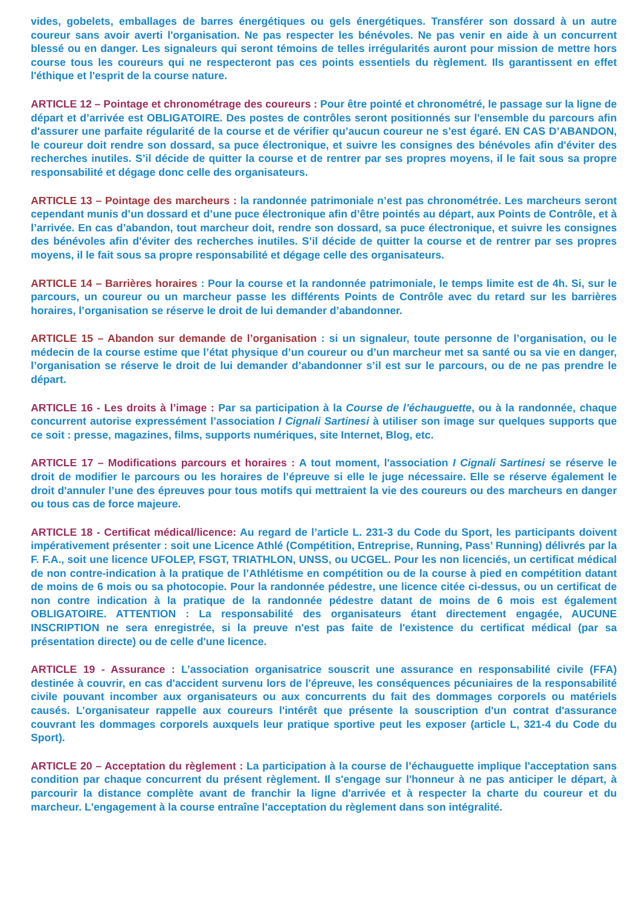vides, gobelets, emballages de barres énergétiques ou gels énergétiques. Transférer son dossard à un autre coureur sans avoir averti l'organisation. Ne pas respecter les bénévoles. Ne pas venir en aide à un concurrent blessé ou en danger. Les signaleurs qui seront témoins de telles irrégularités auront pour mission de mettre hors course tous les coureurs qui ne respecteront pas ces points essentiels du règlement. Ils garantissent en effet l'éthique et l'esprit de la course nature.
ARTICLE 12 – Pointage et chronométrage des coureurs : Pour être pointé et chronométré, le passage sur la ligne de départ et d’arrivée est OBLIGATOIRE. Des postes de contrôles seront positionnés sur l'ensemble du parcours afin d'assurer une parfaite régularité de la course et de vérifier qu’aucun coureur ne s’est égaré. EN CAS D’ABANDON, le coureur doit rendre son dossard, sa puce électronique, et suivre les consignes des bénévoles afin d'éviter des recherches inutiles. S’il décide de quitter la course et de rentrer par ses propres moyens, il le fait sous sa propre responsabilité et dégage donc celle des organisateurs.
ARTICLE 13 – Pointage des marcheurs : la randonnée patrimoniale n’est pas chronométrée. Les marcheurs seront cependant munis d’un dossard et d’une puce électronique afin d’être pointés au départ, aux Points de Contrôle, et à l’arrivée. En cas d’abandon, tout marcheur doit, rendre son dossard, sa puce électronique, et suivre les consignes des bénévoles afin d'éviter des recherches inutiles. S’il décide de quitter la course et de rentrer par ses propres moyens, il le fait sous sa propre responsabilité et dégage celle des organisateurs.
ARTICLE 14 – Barrières horaires : Pour la course et la randonnée patrimoniale, le temps limite est de 4h. Si, sur le parcours, un coureur ou un marcheur passe les différents Points de Contrôle avec du retard sur les barrières horaires, l’organisation se réserve le droit de lui demander d’abandonner.
ARTICLE 15 – Abandon sur demande de l’organisation : si un signaleur, toute personne de l’organisation, ou le médecin de la course estime que l’état physique d’un coureur ou d’un marcheur met sa santé ou sa vie en danger, l’organisation se réserve le droit de lui demander d’abandonner s’il est sur le parcours, ou de ne pas prendre le départ.
ARTICLE 16 - Les droits à l’image : Par sa participation à la Course de l’échauguette, ou à la randonnée, chaque concurrent autorise expressément l’association I Cignali Sartinesi à utiliser son image sur quelques supports que ce soit : presse, magazines, films, supports numériques, site Internet, Blog, etc.
ARTICLE 17 – Modifications parcours et horaires : A tout moment, l'association I Cignali Sartinesi se réserve le droit de modifier le parcours ou les horaires de l’épreuve si elle le juge nécessaire. Elle se réserve également le droit d'annuler l’une des épreuves pour tous motifs qui mettraient la vie des coureurs ou des marcheurs en danger ou tous cas de force majeure.
ARTICLE 18 - Certificat médical/licence: Au regard de l’article L. 231-3 du Code du Sport, les participants doivent impérativement présenter : soit une Licence Athlé (Compétition, Entreprise, Running, Pass’ Running) délivrés par la F. F.A., soit une licence UFOLEP, FSGT, TRIATHLON, UNSS, ou UCGEL. Pour les non licenciés, un certificat médical de non contre-indication à la pratique de l’Athlétisme en compétition ou de la course à pied en compétition datant de moins de 6 mois ou sa photocopie. Pour la randonnée pédestre, une licence citée ci-dessus, ou un certificat de non contre indication à la pratique de la randonnée pédestre datant de moins de 6 mois est également OBLIGATOIRE. ATTENTION : La responsabilité des organisateurs étant directement engagée, AUCUNE INSCRIPTION ne sera enregistrée, si la preuve n'est pas faite de l'existence du certificat médical (par sa présentation directe) ou de celle d'une licence.
ARTICLE 19 - Assurance : L’association organisatrice souscrit une assurance en responsabilité civile (FFA) destinée à couvrir, en cas d'accident survenu lors de l'épreuve, les conséquences pécuniaires de la responsabilité civile pouvant incomber aux organisateurs ou aux concurrents du fait des dommages corporels ou matériels causés. L’organisateur rappelle aux coureurs l'intérêt que présente la souscription d'un contrat d'assurance couvrant les dommages corporels auxquels leur pratique sportive peut les exposer (article L, 321-4 du Code du Sport).
ARTICLE 20 – Acceptation du règlement : La participation à la course de l’échauguette implique l'acceptation sans condition par chaque concurrent du présent règlement. Il s'engage sur l'honneur à ne pas anticiper le départ, à parcourir la distance complète avant de franchir la ligne d'arrivée et à respecter la charte du coureur et du marcheur. L'engagement à la course entraîne l'acceptation du règlement dans son intégralité.